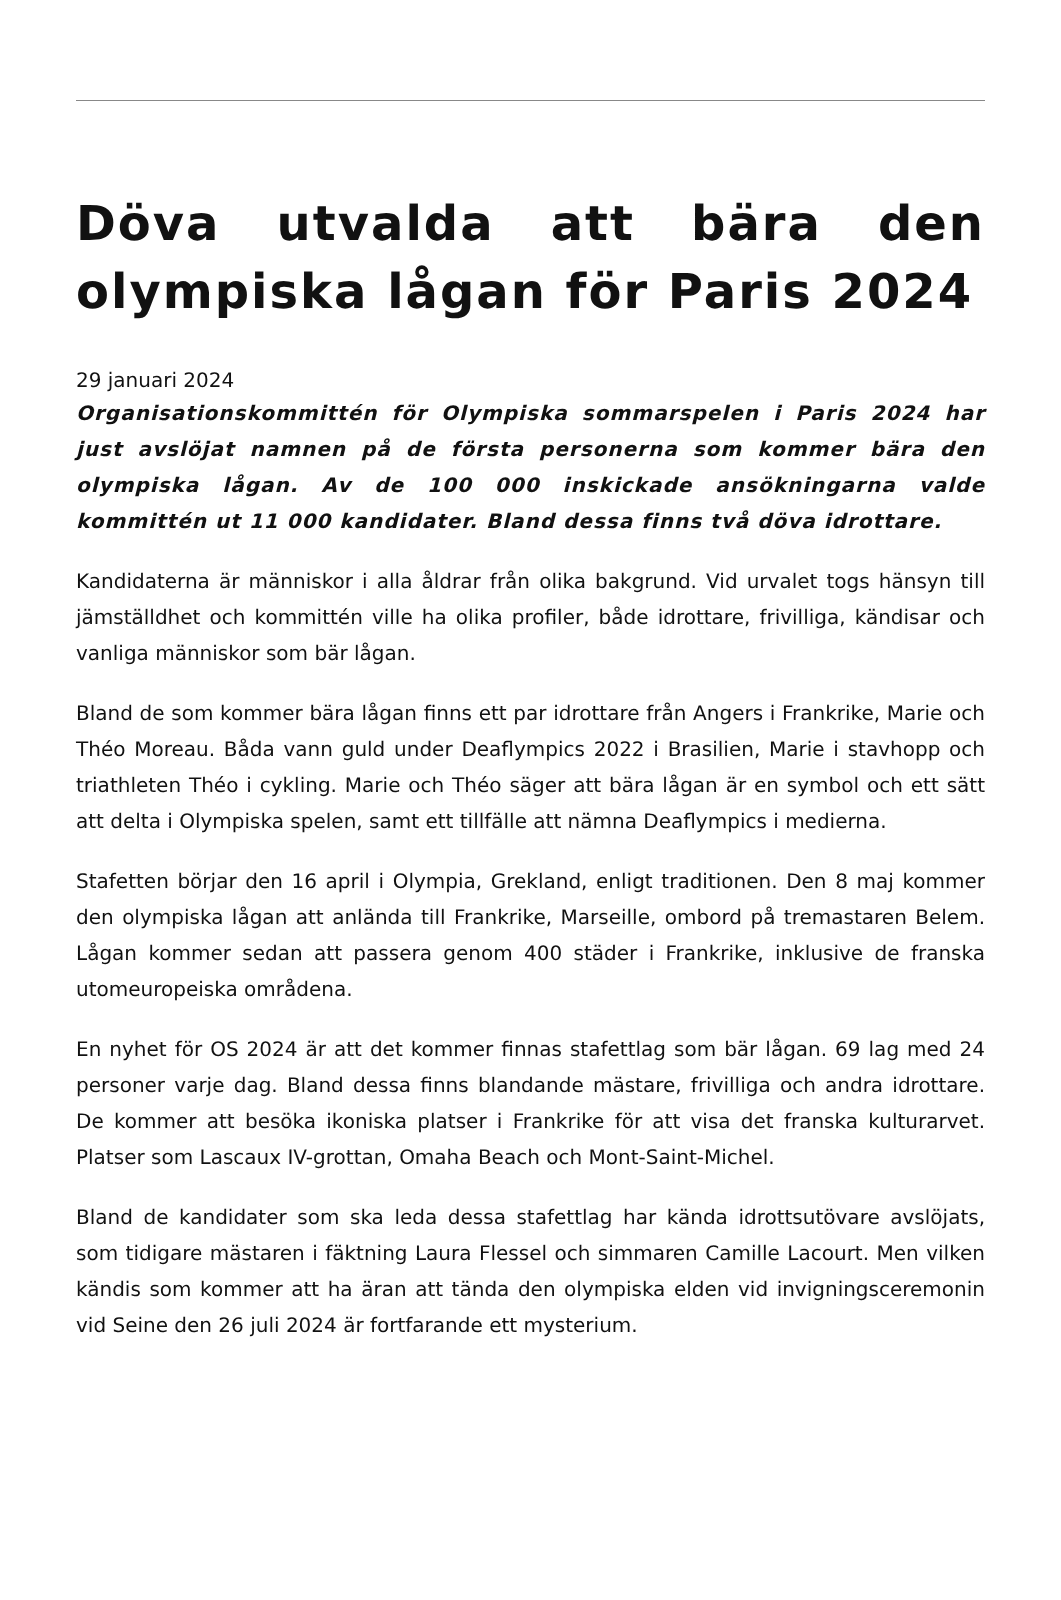Döva utvalda att bära den olympiska lågan för Paris 2024
29 januari 2024
Organisationskommittén för Olympiska sommarspelen i Paris 2024 har just avslöjat namnen på de första personerna som kommer bära den olympiska lågan. Av de 100 000 inskickade ansökningarna valde kommittén ut 11 000 kandidater. Bland dessa finns två döva idrottare.
Kandidaterna är människor i alla åldrar från olika bakgrund. Vid urvalet togs hänsyn till jämställdhet och kommittén ville ha olika profiler, både idrottare, frivilliga, kändisar och vanliga människor som bär lågan.
Bland de som kommer bära lågan finns ett par idrottare från Angers i Frankrike, Marie och Théo Moreau. Båda vann guld under Deaflympics 2022 i Brasilien, Marie i stavhopp och triathleten Théo i cykling. Marie och Théo säger att bära lågan är en symbol och ett sätt att delta i Olympiska spelen, samt ett tillfälle att nämna Deaflympics i medierna.
Stafetten börjar den 16 april i Olympia, Grekland, enligt traditionen. Den 8 maj kommer den olympiska lågan att anlända till Frankrike, Marseille, ombord på tremastaren Belem. Lågan kommer sedan att passera genom 400 städer i Frankrike, inklusive de franska utomeuropeiska områdena.
En nyhet för OS 2024 är att det kommer finnas stafettlag som bär lågan. 69 lag med 24 personer varje dag. Bland dessa finns blandande mästare, frivilliga och andra idrottare. De kommer att besöka ikoniska platser i Frankrike för att visa det franska kulturarvet. Platser som Lascaux IV-grottan, Omaha Beach och Mont-Saint-Michel.
Bland de kandidater som ska leda dessa stafettlag har kända idrottsutövare avslöjats, som tidigare mästaren i fäktning Laura Flessel och simmaren Camille Lacourt. Men vilken kändis som kommer att ha äran att tända den olympiska elden vid invigningsceremonin vid Seine den 26 juli 2024 är fortfarande ett mysterium.